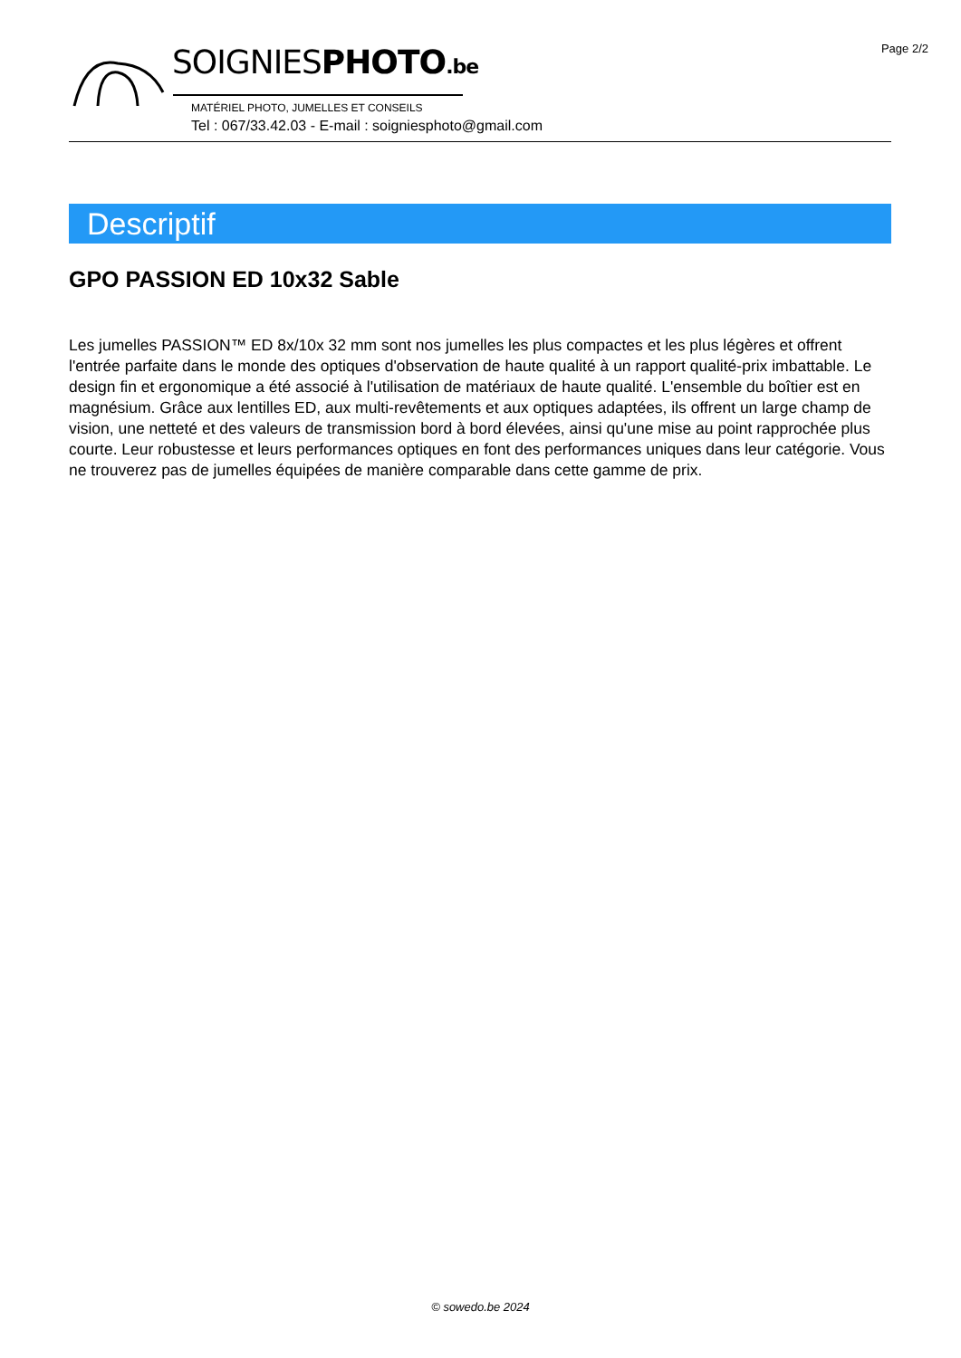Page 2/2
SOIGNIESPHOTO.be
MATÉRIEL PHOTO, JUMELLES ET CONSEILS
Tel : 067/33.42.03 - E-mail : soigniesphoto@gmail.com
Descriptif
GPO PASSION ED 10x32 Sable
Les jumelles PASSION™ ED 8x/10x 32 mm sont nos jumelles les plus compactes et les plus légères et offrent l'entrée parfaite dans le monde des optiques d'observation de haute qualité à un rapport qualité-prix imbattable. Le design fin et ergonomique a été associé à l'utilisation de matériaux de haute qualité. L'ensemble du boîtier est en magnésium. Grâce aux lentilles ED, aux multi-revêtements et aux optiques adaptées, ils offrent un large champ de vision, une netteté et des valeurs de transmission bord à bord élevées, ainsi qu'une mise au point rapprochée plus courte. Leur robustesse et leurs performances optiques en font des performances uniques dans leur catégorie. Vous ne trouverez pas de jumelles équipées de manière comparable dans cette gamme de prix.
© sowedo.be 2024